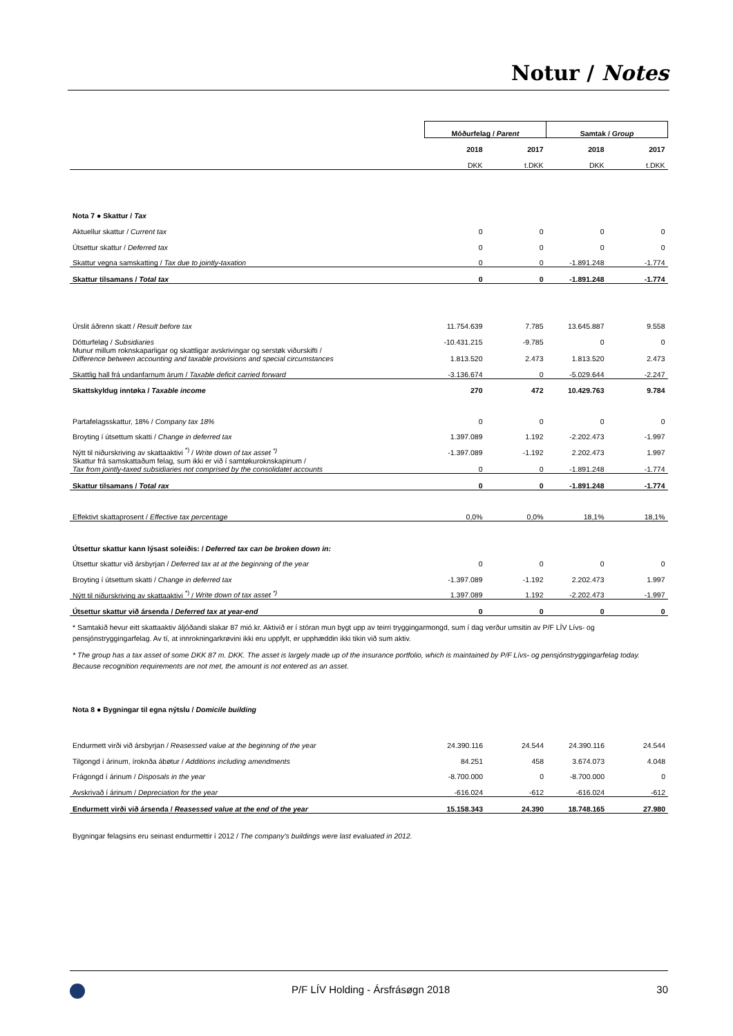Notur / Notes
| | Móðurfelag / Parent | | Samtak / Group | |
| --- | --- | --- | --- | --- |
| | 2018 | 2017 | 2018 | 2017 |
| | DKK | t.DKK | DKK | t.DKK |
| Nota 7 ● Skattur / Tax | | | | |
| Aktuellur skattur / Current tax | 0 | 0 | 0 | 0 |
| Útsettur skattur / Deferred tax | 0 | 0 | 0 | 0 |
| Skattur vegna samskatting / Tax due to jointly-taxation | 0 | 0 | -1.891.248 | -1.774 |
| Skattur tilsamans / Total tax | 0 | 0 | -1.891.248 | -1.774 |
| Úrslit áðrenn skatt / Result before tax | 11.754.639 | 7.785 | 13.645.887 | 9.558 |
| Dótturfeløg / Subsidiaries | -10.431.215 | -9.785 | 0 | 0 |
| Munur millum roknskaparligar og skattligar avskrivingar og serstøk viðurskifti / Difference between accounting and taxable provisions and special circumstances | 1.813.520 | 2.473 | 1.813.520 | 2.473 |
| Skattlig hall frá undanfarnum árum / Taxable deficit carried forward | -3.136.674 | 0 | -5.029.644 | -2.247 |
| Skattskyldug inntøka / Taxable income | 270 | 472 | 10.429.763 | 9.784 |
| Partafelagsskattur, 18% / Company tax 18% | 0 | 0 | 0 | 0 |
| Broyting í útsettum skatti / Change in deferred tax | 1.397.089 | 1.192 | -2.202.473 | -1.997 |
| Nýtt til niðurskriving av skattaaktivi <sup>*)</sup> / Write down of tax asset <sup>*)</sup> | -1.397.089 | -1.192 | 2.202.473 | 1.997 |
| Skattur frá samskattaðum felag, sum ikki er við í samtøkuroknskapinum / Tax from jointly-taxed subsidiaries not comprised by the consolidatet accounts | 0 | 0 | -1.891.248 | -1.774 |
| Skattur tilsamans / Total rax | 0 | 0 | -1.891.248 | -1.774 |
| Effektivt skattaprosent / Effective tax percentage | 0,0% | 0,0% | 18,1% | 18,1% |
| Útsettur skattur kann lýsast soleiðis: / Deferred tax can be broken down in: | | | | |
| Útsettur skattur við ársbyrjan / Deferred tax at at the beginning of the year | 0 | 0 | 0 | 0 |
| Broyting í útsettum skatti / Change in deferred tax | -1.397.089 | -1.192 | 2.202.473 | 1.997 |
| Nýtt til niðurskriving av skattaaktivi <sup>*)</sup> / Write down of tax asset <sup>*)</sup> | 1.397.089 | 1.192 | -2.202.473 | -1.997 |
| Útsettur skattur við ársenda / Deferred tax at year-end | 0 | 0 | 0 | 0 |
* Samtakið hevur eitt skattaaktiv áljóðandi slakar 87 mió.kr. Aktivið er í stóran mun bygt upp av teirri tryggingarmongd, sum í dag verður umsitin av P/F LÍV Lívs- og pensjónstryggingarfelag. Av tí, at innrokningarkrøvini ikki eru uppfylt, er upphæddin ikki tikin við sum aktiv.
* The group has a tax asset of some DKK 87 m. DKK. The asset is largely made up of the insurance portfolio, which is maintained by P/F Lívs- og pensjónstryggingarfelag today. Because recognition requirements are not met, the amount is not entered as an asset.
| Nota 8 ● Bygningar til egna nýtslu / Domicile building | | | | |
| Endurmett virði við ársbyrjan / Reasessed value at the beginning of the year | 24.390.116 | 24.544 | 24.390.116 | 24.544 |
| Tilgongd í árinum, íroknða ábøtur / Additions including amendments | 84.251 | 458 | 3.674.073 | 4.048 |
| Frágongd í árinum / Disposals in the year | -8.700.000 | 0 | -8.700.000 | 0 |
| Avskrivað í árinum / Depreciation for the year | -616.024 | -612 | -616.024 | -612 |
| Endurmett virði við ársenda / Reasessed value at the end of the year | 15.158.343 | 24.390 | 18.748.165 | 27.980 |
Bygningar felagsins eru seinast endurmettir í 2012 / The company's buildings were last evaluated in 2012.
P/F LÍV Holding - Ársfrásøgn 2018 30